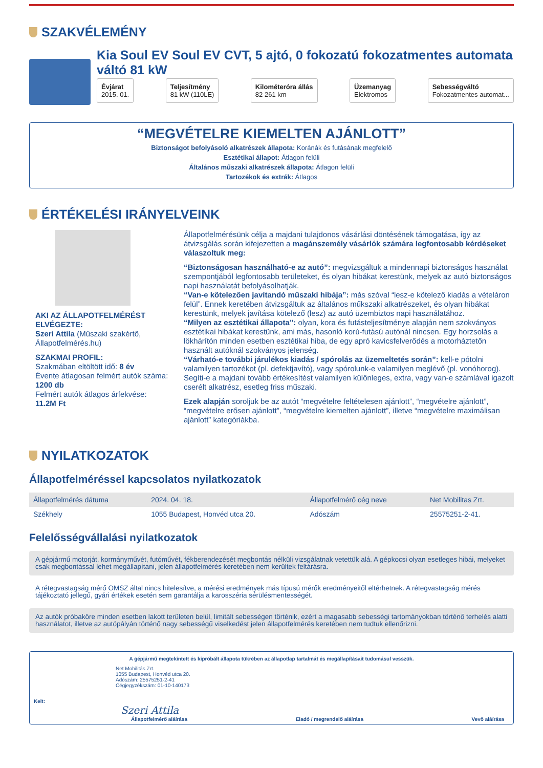SZAKVÉLEMÉNY
Kia Soul EV Soul EV CVT, 5 ajtó, 0 fokozatú fokozatmentes automata váltó 81 kW
Évjárat
2015. 01.
Teljesítmény
81 kW (110LE)
Kilométeróra állás
82 261 km
Üzemanyag
Elektromos
Sebességváltó
Fokozatmentes automat...
“MEGVÉTELRE KIEMELTEN AJÁNLOTT”
Biztonságot befolyásoló alkatrészek állapota: Koránák és futásának megfelelő
Esztétikai állapot: Átlagon felüli
Általános műszaki alkatrészek állapota: Átlagon felüli
Tartozékok és extrák: Átlagos
ÉRTÉKELÉSI IRÁNYELVEINK
AKI AZ ÁLLAPOTFELMÉRÉST ELVÉGEZTE:
Szeri Attila (Műszaki szakértő, Állapotfelmérés.hu)
SZAKMAI PROFIL:
Szakmában eltöltött idő: 8 év
Évente átlagosan felmért autók száma:
1200 db
Felmért autók átlagos árfekvése:
11.2M Ft
Állapotfelmérésünk célja a majdani tulajdonos vásárlási döntésének támogatása, így az átvizsgálás során kifejezetten a magánszemély vásárlók számára legfontosabb kérdéseket válaszoltuk meg:
“Biztonságosan használható-e az autó”: megvizsgáltuk a mindennapi biztonságos használat szempontjából legfontosabb területeket, és olyan hibákat kerestünk, melyek az autó biztonságos napi használatát befolyásolhatják.
“Van-e kötelezően javítandó műszaki hibája”: más szóval “lesz-e kötelező kiadás a vételáron felül”. Ennek keretében átvizsgáltuk az általános műkszaki alkatrészeket, és olyan hibákat kerestünk, melyek javítása kötelező (lesz) az autó üzembiztos napi használatához.
“Milyen az esztétikai állapota”: olyan, kora és futásteljesítménye alapján nem szokványos esztétikai hibákat kerestünk, ami más, hasonló korú-futású autónál nincsen. Egy horzsolás a lökhárítón minden esetben esztétikai hiba, de egy apró kavicsfelverődés a motorháztetőn használt autóknál szokványos jelenség.
“Várható-e további járulékos kiadás / spórolás az üzemeltetés során”: kell-e pótolni valamilyen tartozékot (pl. defektjavító), vagy spórolunk-e valamilyen meglévő (pl. vonóhorog). Segíti-e a majdani tovább értékesítést valamilyen különleges, extra, vagy van-e számlával igazolt cserélt alkatrész, esetleg friss műszaki.
Ezek alapján soroljuk be az autót “megvételre feltételesen ajánlott”, “megvételre ajánlott”, “megvételre erősen ajánlott”, “megvételre kiemelten ajánlott”, illetve “megvételre maximálisan ajánlott” kategóriákba.
NYILATKOZATOK
Állapotfelméréssel kapcsolatos nyilatkozatok
| Állapotfelmérés dátuma | 2024. 04. 18. | Állapotfelmérő cég neve | Net Mobilitas Zrt. |
| Székhely | 1055 Budapest, Honvéd utca 20. | Adószám | 25575251-2-41. |
Felelősségvállalási nyilatkozatok
A gépjármű motorját, kormányművét, futóművét, fékberendezését megbontás nélküli vizsgálatnak vetettük alá. A gépkocsi olyan esetleges hibái, melyeket csak megbontással lehet megállapítani, jelen állapotfelmérés keretében nem kerültek feltárásra.
A rétegvastagság mérő OMSZ által nincs hitelesítve, a mérési eredmények más típusú mérők eredményeitől eltérhetnek. A rétegvastagság mérés tájékoztató jellegű, gyári értékek esetén sem garantálja a karosszéria sérülésmentességét.
Az autók próbaköre minden esetben lakott területen belül, limitált sebességen történik, ezért a magasabb sebességi tartományokban történő terhelés alatti használatot, illetve az autópályán történő nagy sebességű viselkedést jelen állapotfelmérés keretében nem tudtuk ellenőrizni.
A gépjármű megtekintett és kipróbált állapota tükrében az állapotlap tartalmát és megállapításait tudomásul vesszük.
Net Mobilitás Zrt.
1055 Budapest, Honvéd utca 20.
Adószám: 25575251-2-41
Cégjegyzékszám: 01-10-140173
Kelt:
Szeri Attila
Állapotfelmérő aláírása Eladó / megrendelő aláírása Vevő aláírása